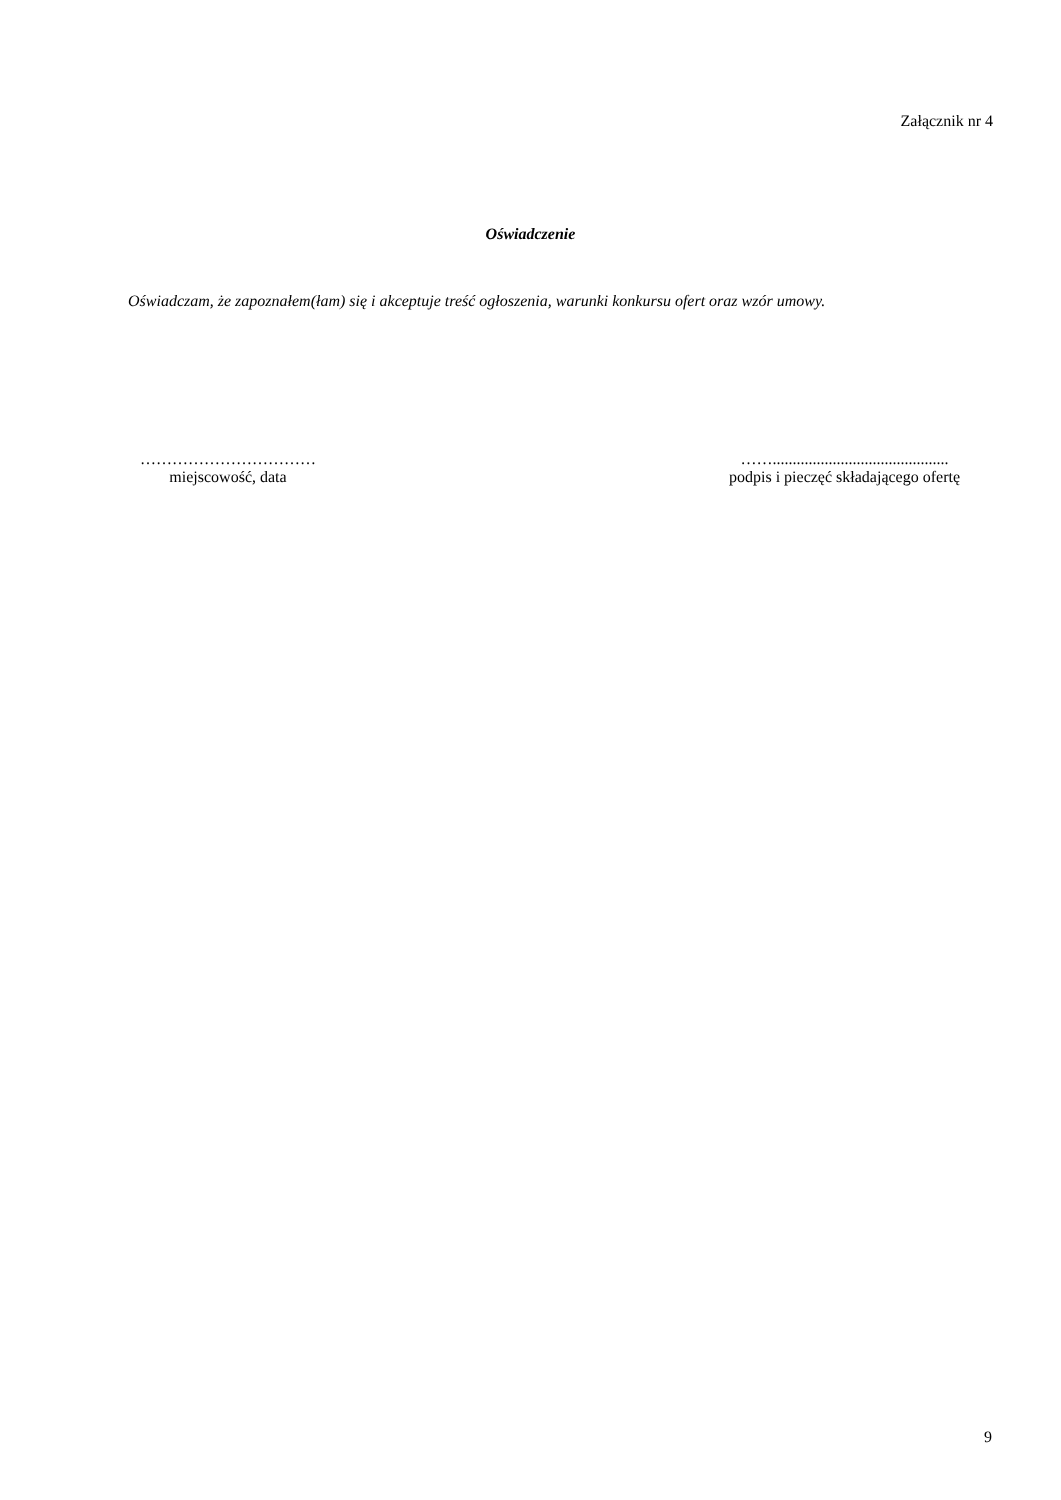Załącznik nr 4
Oświadczenie
Oświadczam, że zapoznałem(łam) się i akceptuje treść ogłoszenia, warunki konkursu ofert oraz wzór umowy.
……………………………
miejscowość, data
……............................................
podpis i pieczęć składającego ofertę
9